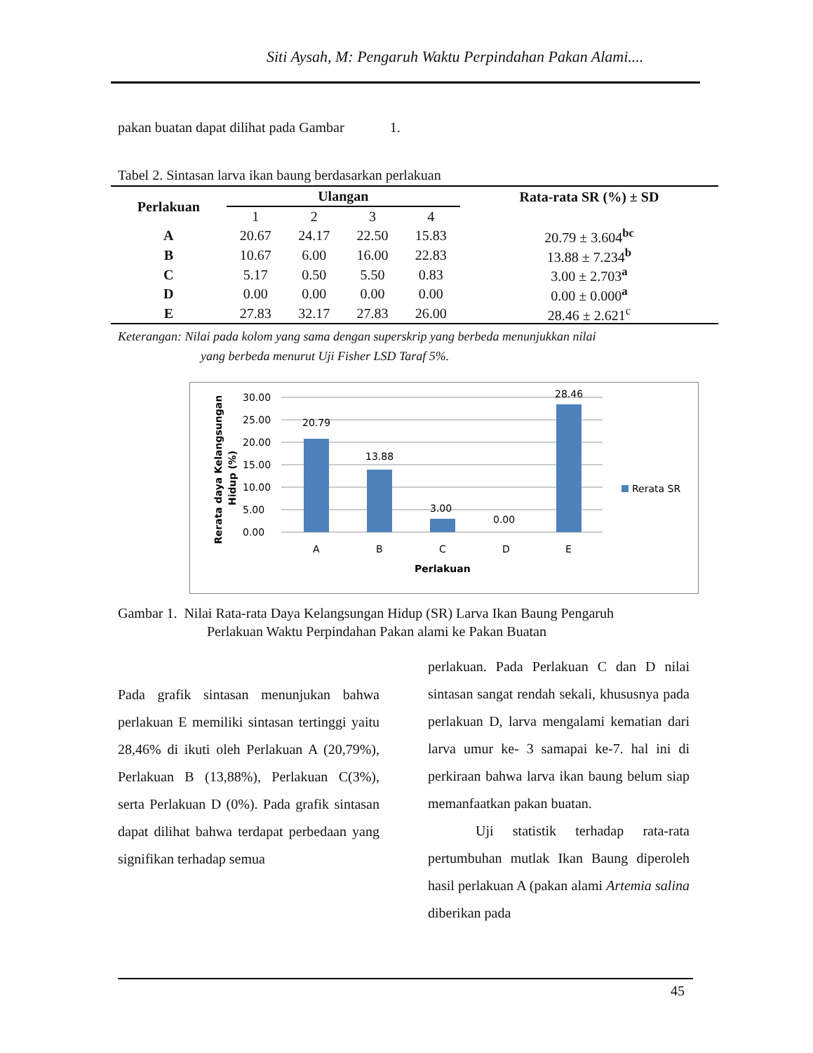Siti Aysah, M: Pengaruh Waktu Perpindahan Pakan Alami....
pakan buatan dapat dilihat pada Gambar 1.
Tabel 2. Sintasan larva ikan baung berdasarkan perlakuan
| Perlakuan | Ulangan | | | | Rata-rata SR (%) ± SD |
| --- | --- | --- | --- | --- | --- |
| | 1 | 2 | 3 | 4 | |
| A | 20.67 | 24.17 | 22.50 | 15.83 | 20.79 ± 3.604<sup>bc</sup> |
| B | 10.67 | 6.00 | 16.00 | 22.83 | 13.88 ± 7.234<sup>b</sup> |
| C | 5.17 | 0.50 | 5.50 | 0.83 | 3.00 ± 2.703<sup>a</sup> |
| D | 0.00 | 0.00 | 0.00 | 0.00 | 0.00 ± 0.000<sup>a</sup> |
| E | 27.83 | 32.17 | 27.83 | 26.00 | 28.46 ± 2.621<sup>c</sup> |
Keterangan: Nilai pada kolom yang sama dengan superskrip yang berbeda menunjukkan nilai
yang berbeda menurut Uji Fisher LSD Taraf 5%.
30.00
25.00
20.00
15.00
10.00
5.00
0.00
20.79
13.88
3.00
0.00
28.46
A
B
C
D
E
Perlakuan
Rerata SR
Rerata daya Kelangsungan
Hidup (%)
Gambar 1. Nilai Rata-rata Daya Kelangsungan Hidup (SR) Larva Ikan Baung Pengaruh
Perlakuan Waktu Perpindahan Pakan alami ke Pakan Buatan
Pada grafik sintasan menunjukan bahwa perlakuan E memiliki sintasan tertinggi yaitu 28,46% di ikuti oleh Perlakuan A (20,79%), Perlakuan B (13,88%), Perlakuan C(3%), serta Perlakuan D (0%). Pada grafik sintasan dapat dilihat bahwa terdapat perbedaan yang signifikan terhadap semua
perlakuan. Pada Perlakuan C dan D nilai sintasan sangat rendah sekali, khususnya pada perlakuan D, larva mengalami kematian dari larva umur ke- 3 samapai ke-7. hal ini di perkiraan bahwa larva ikan baung belum siap memanfaatkan pakan buatan.
Uji statistik terhadap rata-rata pertumbuhan mutlak Ikan Baung diperoleh hasil perlakuan A (pakan alami Artemia salina diberikan pada
45